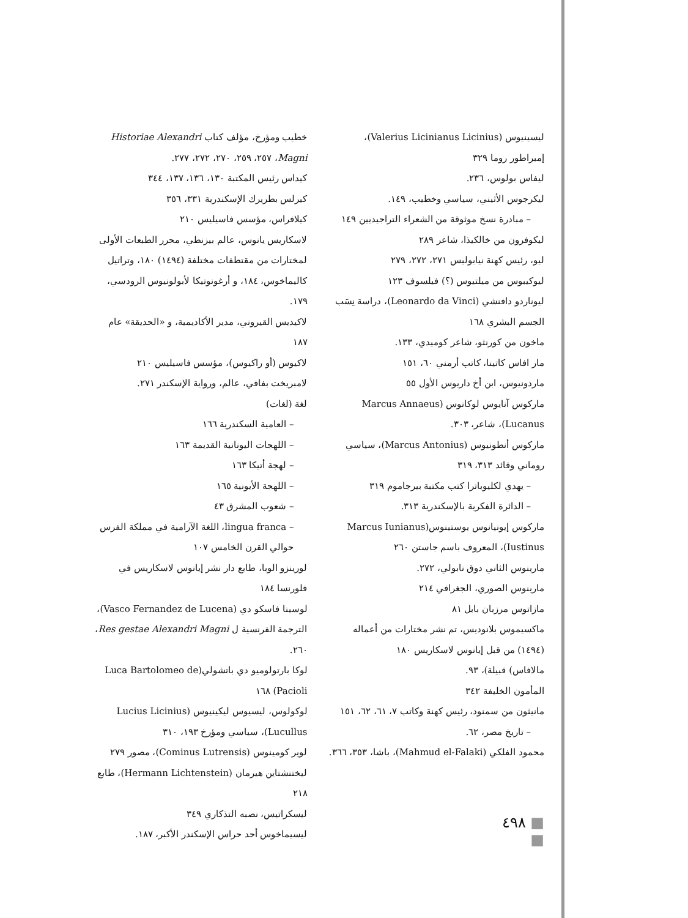خطيب ومؤرخ، مؤلف كتاب Historiae Alexandri Magni، ٢٥٧، ٢٥٩، ٢٧٠، ٢٧٢، ٢٧٧.
كيداس رئيس المكتبة ١٣٠، ١٣٦، ١٣٧، ٣٤٤
كيرلس بطريرك الإسكندرية ٣٣١، ٣٥٦
كيلافراس، مؤسس فاسيليس ٢١٠
لاسكاريس يانوس، عالم بيزنطي، محرر الطبعات الأولى لمختارات من مقتطفات مختلفة (١٤٩٤) ١٨٠، وتراتيل كاليماخوس، ١٨٤، و أرغونوتيكا لأبولونيوس الرودسي، ١٧٩.
لاكيديس القيروني، مدير الأكاديمية، و «الحديقة» عام ١٨٧
لاكيوس (أو راكيوس)، مؤسس فاسيليس ٢١٠
لامبريخت بفافي، عالم، ورواية الإسكندر ٢٧١.
لغة (لغات)
– العامية السكندرية ١٦٦
– اللهجات اليونانية القديمة ١٦٣
– لهجة أتيكا ١٦٣
– اللهجة الأيونية ١٦٥
– شعوب المشرق ٤٣
– lingua franca، اللغة الآرامية في مملكة الفرس حوالي القرن الخامس ١٠٧
لورينزو الوبا، طابع دار نشر إيانوس لاسكاريس في فلورنسا ١٨٤
لوسينا فاسكو دي (Vasco Fernandez de Lucena)، الترجمة الفرنسية ل Res gestae Alexandri Magni، ٢٦٠.
لوكا بارتولوميو دي باتشولي(Luca Bartolomeo de Pacioli) ١٦٨
لوكولوس، ليسيوس ليكينيوس (Lucius Licinius Lucullus)، سياسي ومؤرخ ١٩٣، ٣١٠
لوير كومينوس (Cominus Lutrensis)، مصور ٢٧٩
ليختنشتاين هيرمان (Hermann Lichtenstein)، طابع ٢١٨
ليسكراتيس، نصبه التذكاري ٣٤٩
ليسيماخوس أحد حراس الإسكندر الأكبر، ١٨٧.
ليسينيوس (Valerius Licinianus Licinius)، إمبراطور روما ٣٢٩
ليفاس بولوس، ٢٣٦.
ليكرجوس الأثيني، سياسي وخطيب، ١٤٩.
– مبادرة نسخ موثوقة من الشعراء التراجيديين ١٤٩
ليكوفرون من خالكيذا، شاعر ٢٨٩
ليو، رئيس كهنة نيابوليس ٢٧١، ٢٧٢، ٢٧٩
ليوكيبوس من ميلتيوس (؟) فيلسوف ١٢٣
ليوناردو دافنشي (Leonardo da Vinci)، دراسة نِسَب الجسم البشري ١٦٨
ماخون من كورنثو، شاعر كوميدي، ١٣٣.
مار افاس كاتينا، كاتب أرمني ٦٠، ١٥١
ماردونيوس، ابن أخ داريوس الأول ٥٥
ماركوس آنايوس لوكانوس (Marcus Annaeus Lucanus)، شاعر، ٣٠٣.
ماركوس أنطونيوس (Marcus Antonius)، سياسي روماني وقائد ٣١٣، ٣١٩
– يهدي لكليوباترا كتب مكتبة بيرجاموم ٣١٩
– الدائرة الفكرية بالإسكندرية ٣١٣.
ماركوس إيونيانوس يوستينوس(Marcus Iunianus Iustinus)، المعروف باسم جاستن ٢٦٠
مارينوس الثاني دوق نابولي، ٢٧٢.
مارينوس الصوري، الجغرافي ٢١٤
مازاتوس مرزبان بابل ٨١
ماكسيموس بلانوديس، تم نشر مختارات من أعماله (١٤٩٤) من قبل إيانوس لاسكاريس ١٨٠
مالافاس) قبيلة)، ٩٣.
المأمون الخليفة ٣٤٢
مانيثون من سمنود، رئيس كهنة وكاتب ٧، ٦١، ٦٢، ١٥١
– تاريخ مصر، ٦٢.
محمود الفلكي (Mahmud el-Falaki)، باشا، ٣٥٣، ٣٦٦.
■ ٤٩٨ ■